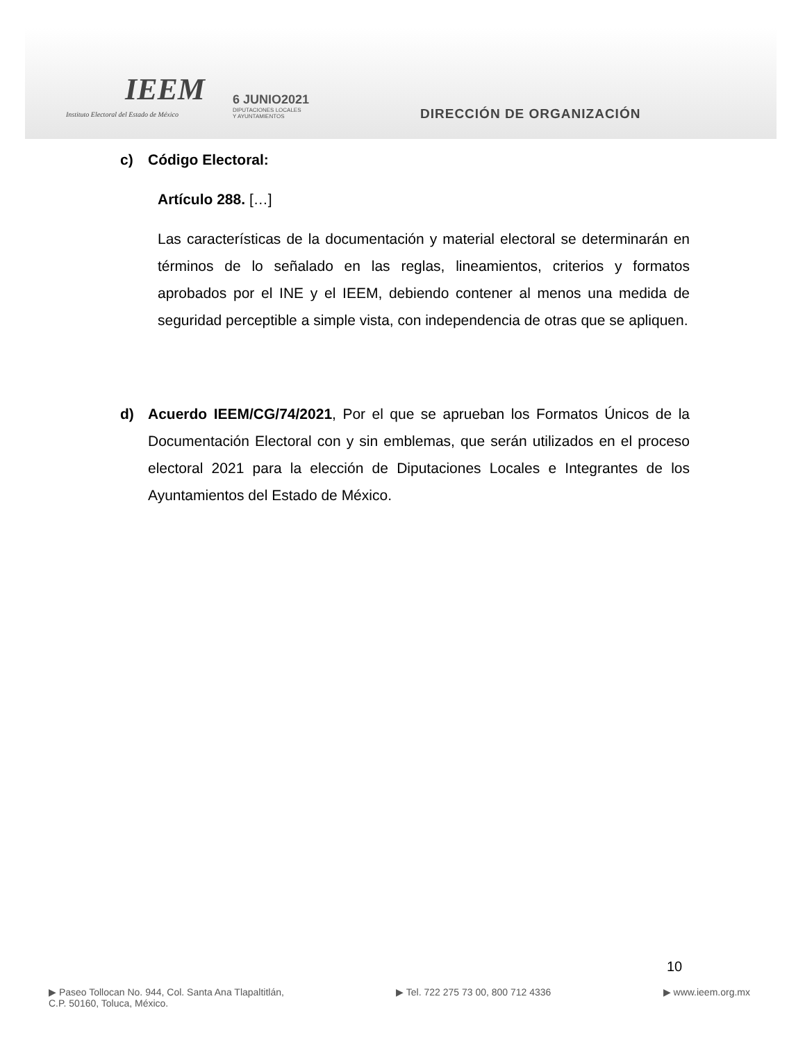IEEM
Instituto Electoral del Estado de México
6 JUNIO2021
DIPUTACIONES LOCALES
Y AYUNTAMIENTOS
DIRECCIÓN DE ORGANIZACIÓN
c) Código Electoral:
Artículo 288. […]
Las características de la documentación y material electoral se determinarán en términos de lo señalado en las reglas, lineamientos, criterios y formatos aprobados por el INE y el IEEM, debiendo contener al menos una medida de seguridad perceptible a simple vista, con independencia de otras que se apliquen.
d) Acuerdo IEEM/CG/74/2021, Por el que se aprueban los Formatos Únicos de la Documentación Electoral con y sin emblemas, que serán utilizados en el proceso electoral 2021 para la elección de Diputaciones Locales e Integrantes de los Ayuntamientos del Estado de México.
10
▶ Paseo Tollocan No. 944, Col. Santa Ana Tlapaltitlán,
C.P. 50160, Toluca, México.
▶ Tel. 722 275 73 00, 800 712 4336
▶ www.ieem.org.mx